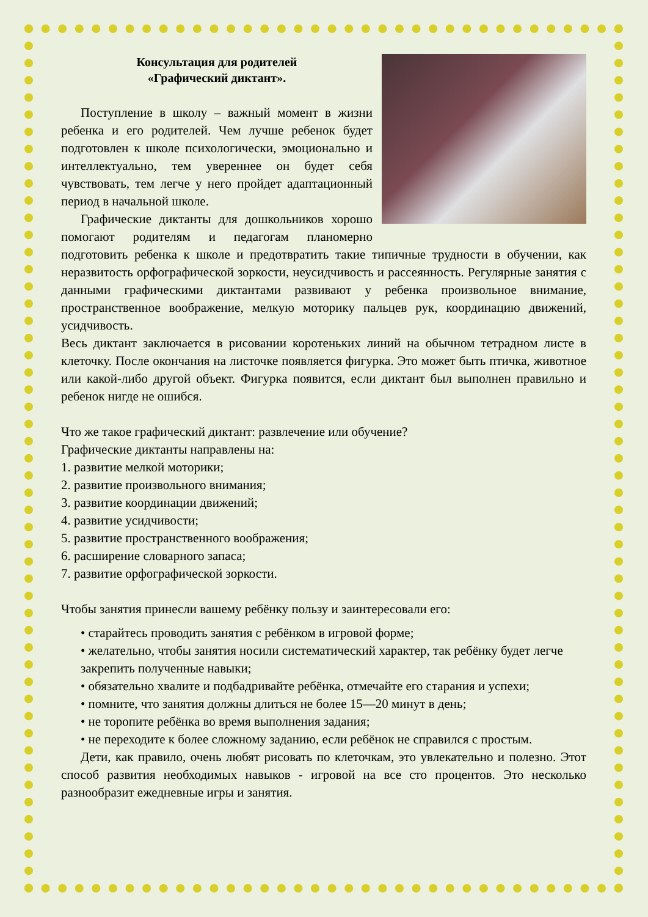Консультация для родителей
«Графический диктант».
Поступление в школу – важный момент в жизни ребенка и его родителей. Чем лучше ребенок будет подготовлен к школе психологически, эмоционально и интеллектуально, тем увереннее он будет себя чувствовать, тем легче у него пройдет адаптационный период в начальной школе.
Графические диктанты для дошкольников хорошо помогают родителям и педагогам планомерно подготовить ребенка к школе и предотвратить такие типичные трудности в обучении, как неразвитость орфографической зоркости, неусидчивость и рассеянность. Регулярные занятия с данными графическими диктантами развивают у ребенка произвольное внимание, пространственное воображение, мелкую моторику пальцев рук, координацию движений, усидчивость.
Весь диктант заключается в рисовании коротеньких линий на обычном тетрадном листе в клеточку. После окончания на листочке появляется фигурка. Это может быть птичка, животное или какой-либо другой объект. Фигурка появится, если диктант был выполнен правильно и ребенок нигде не ошибся.
Что же такое графический диктант: развлечение или обучение?
Графические диктанты направлены на:
1. развитие мелкой моторики;
2. развитие произвольного внимания;
3. развитие координации движений;
4. развитие усидчивости;
5. развитие пространственного воображения;
6. расширение словарного запаса;
7. развитие орфографической зоркости.
Чтобы занятия принесли вашему ребёнку пользу и заинтересовали его:
• старайтесь проводить занятия с ребёнком в игровой форме;
• желательно, чтобы занятия носили систематический характер, так ребёнку будет легче закрепить полученные навыки;
• обязательно хвалите и подбадривайте ребёнка, отмечайте его старания и успехи;
• помните, что занятия должны длиться не более 15—20 минут в день;
• не торопите ребёнка во время выполнения задания;
• не переходите к более сложному заданию, если ребёнок не справился с простым.
Дети, как правило, очень любят рисовать по клеточкам, это увлекательно и полезно. Этот способ развития необходимых навыков - игровой на все сто процентов. Это несколько разнообразит ежедневные игры и занятия.